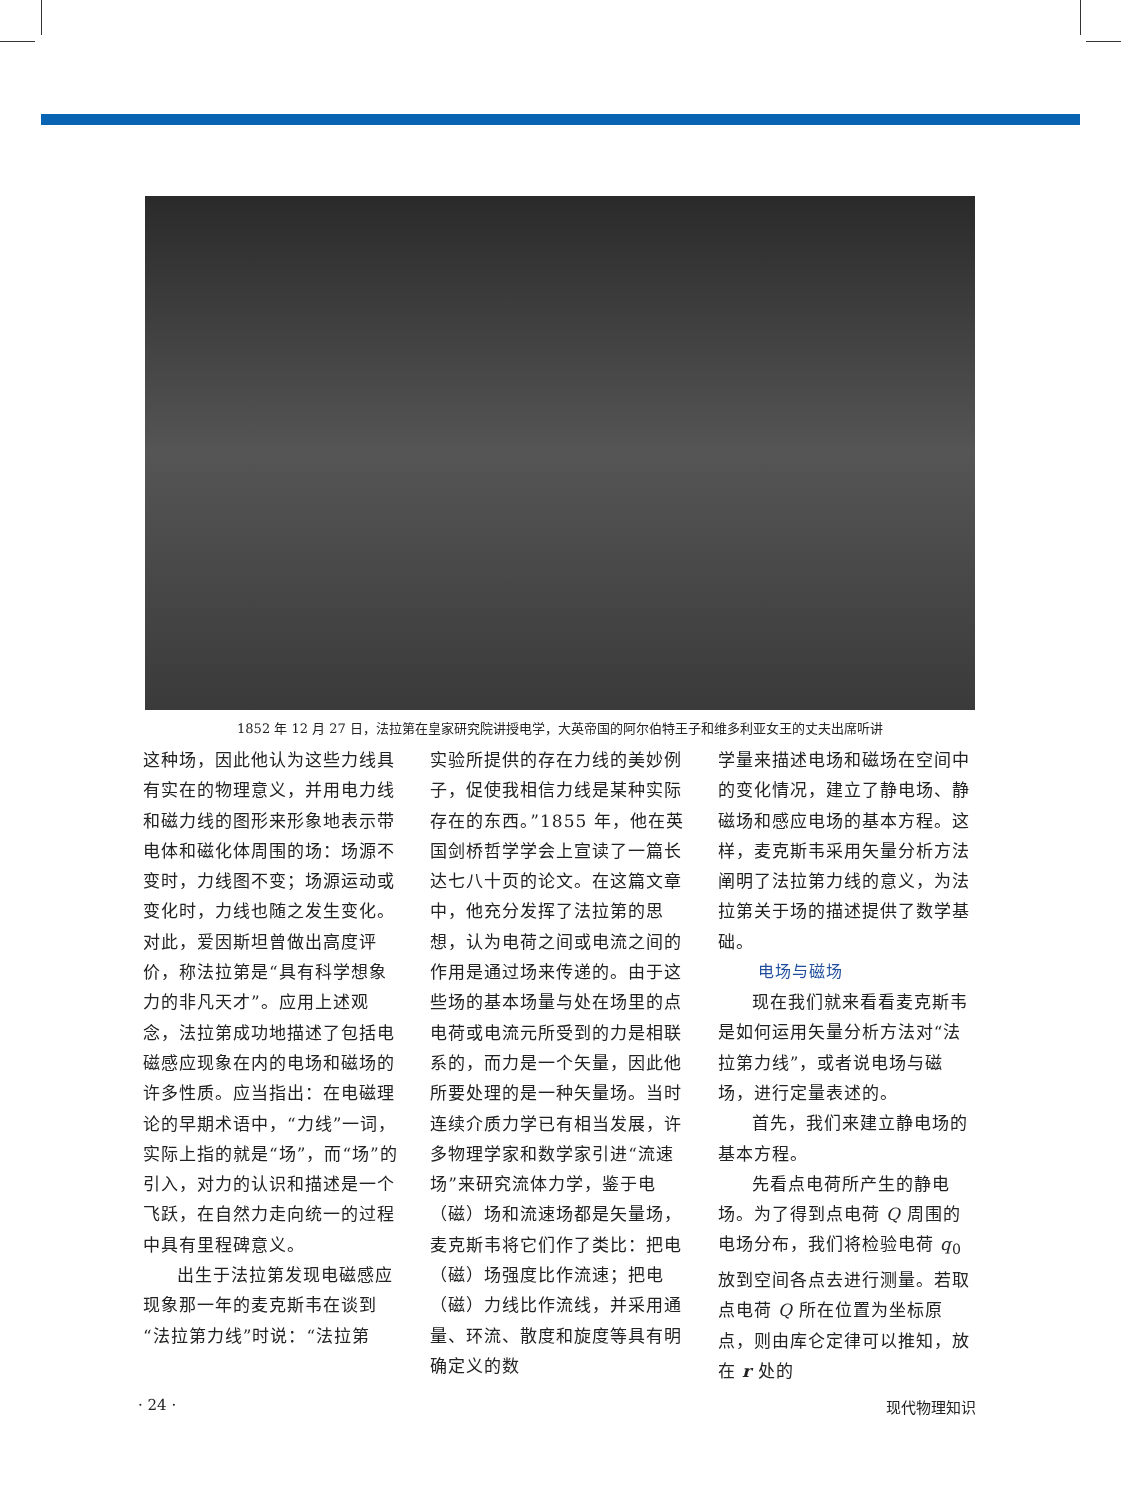1852 年 12 月 27 日，法拉第在皇家研究院讲授电学，大英帝国的阿尔伯特王子和维多利亚女王的丈夫出席听讲
这种场，因此他认为这些力线具有实在的物理意义，并用电力线和磁力线的图形来形象地表示带电体和磁化体周围的场：场源不变时，力线图不变；场源运动或变化时，力线也随之发生变化。对此，爱因斯坦曾做出高度评价，称法拉第是“具有科学想象力的非凡天才”。应用上述观念，法拉第成功地描述了包括电磁感应现象在内的电场和磁场的许多性质。应当指出：在电磁理论的早期术语中，“力线”一词，实际上指的就是“场”，而“场”的引入，对力的认识和描述是一个飞跃，在自然力走向统一的过程中具有里程碑意义。
出生于法拉第发现电磁感应现象那一年的麦克斯韦在谈到“法拉第力线”时说：“法拉第
实验所提供的存在力线的美妙例子，促使我相信力线是某种实际存在的东西。”1855 年，他在英国剑桥哲学学会上宣读了一篇长达七八十页的论文。在这篇文章中，他充分发挥了法拉第的思想，认为电荷之间或电流之间的作用是通过场来传递的。由于这些场的基本场量与处在场里的点电荷或电流元所受到的力是相联系的，而力是一个矢量，因此他所要处理的是一种矢量场。当时连续介质力学已有相当发展，许多物理学家和数学家引进“流速场”来研究流体力学，鉴于电（磁）场和流速场都是矢量场，麦克斯韦将它们作了类比：把电（磁）场强度比作流速；把电（磁）力线比作流线，并采用通量、环流、散度和旋度等具有明确定义的数
学量来描述电场和磁场在空间中的变化情况，建立了静电场、静磁场和感应电场的基本方程。这样，麦克斯韦采用矢量分析方法阐明了法拉第力线的意义，为法拉第关于场的描述提供了数学基础。
电场与磁场
现在我们就来看看麦克斯韦是如何运用矢量分析方法对“法拉第力线”，或者说电场与磁场，进行定量表述的。
首先，我们来建立静电场的基本方程。
先看点电荷所产生的静电场。为了得到点电荷 Q 周围的电场分布，我们将检验电荷 q<sub>0</sub> 放到空间各点去进行测量。若取点电荷 Q 所在位置为坐标原点，则由库仑定律可以推知，放在 r 处的
· 24 · 现代物理知识